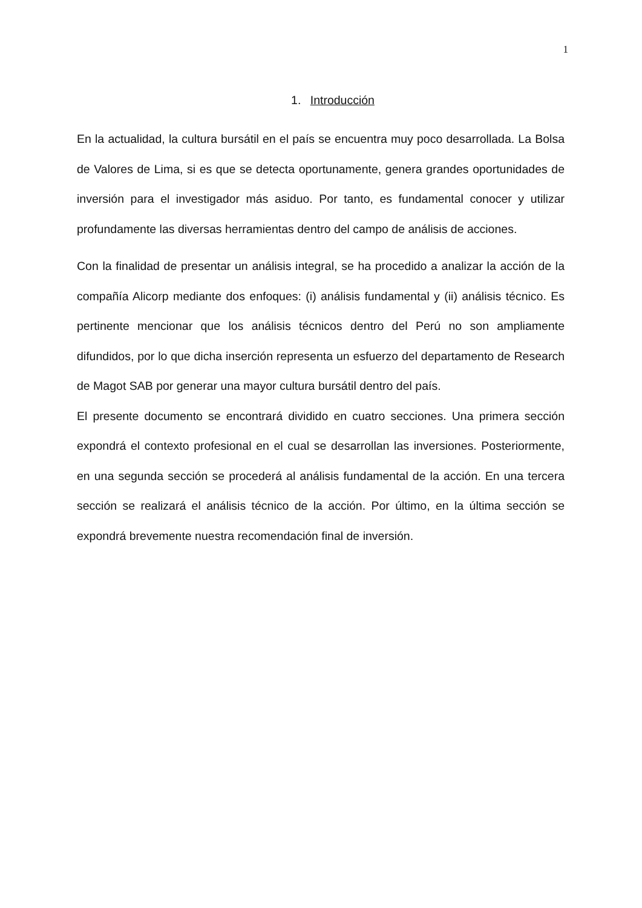1
1. Introducción
En la actualidad, la cultura bursátil en el país se encuentra muy poco desarrollada. La Bolsa de Valores de Lima, si es que se detecta oportunamente, genera grandes oportunidades de inversión para el investigador más asiduo. Por tanto, es fundamental conocer y utilizar profundamente las diversas herramientas dentro del campo de análisis de acciones.
Con la finalidad de presentar un análisis integral, se ha procedido a analizar la acción de la compañía Alicorp mediante dos enfoques: (i) análisis fundamental y (ii) análisis técnico. Es pertinente mencionar que los análisis técnicos dentro del Perú no son ampliamente difundidos, por lo que dicha inserción representa un esfuerzo del departamento de Research de Magot SAB por generar una mayor cultura bursátil dentro del país.
El presente documento se encontrará dividido en cuatro secciones. Una primera sección expondrá el contexto profesional en el cual se desarrollan las inversiones. Posteriormente, en una segunda sección se procederá al análisis fundamental de la acción. En una tercera sección se realizará el análisis técnico de la acción. Por último, en la última sección se expondrá brevemente nuestra recomendación final de inversión.